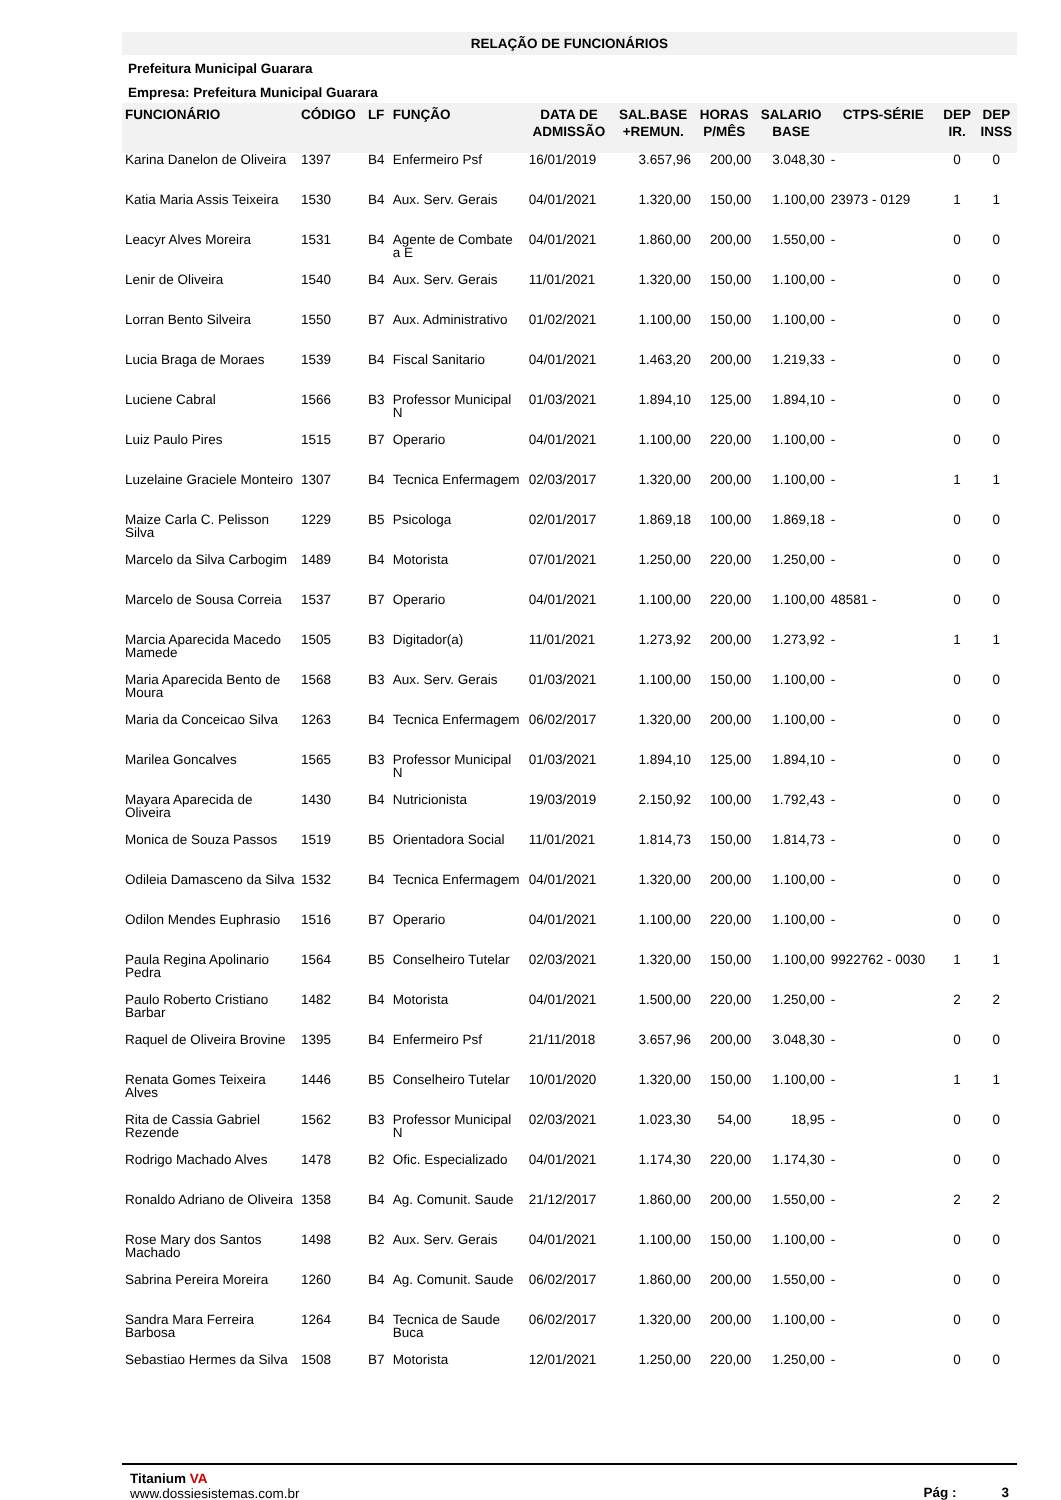RELAÇÃO DE FUNCIONÁRIOS
Prefeitura Municipal Guarara
Empresa: Prefeitura Municipal Guarara
| FUNCIONÁRIO | CÓDIGO | LF | FUNÇÃO | DATA DE ADMISSÃO | SAL.BASE +REMUN. | HORAS P/MÊS | SALARIO BASE | CTPS-SÉRIE | DEP IR. | DEP INSS |
| --- | --- | --- | --- | --- | --- | --- | --- | --- | --- | --- |
| Karina Danelon de Oliveira | 1397 | B4 | Enfermeiro Psf | 16/01/2019 | 3.657,96 | 200,00 | 3.048,30 | - | 0 | 0 |
| Katia Maria Assis Teixeira | 1530 | B4 | Aux. Serv. Gerais | 04/01/2021 | 1.320,00 | 150,00 | 1.100,00 | 23973 - 0129 | 1 | 1 |
| Leacyr Alves Moreira | 1531 | B4 | Agente de Combate a E | 04/01/2021 | 1.860,00 | 200,00 | 1.550,00 | - | 0 | 0 |
| Lenir de Oliveira | 1540 | B4 | Aux. Serv. Gerais | 11/01/2021 | 1.320,00 | 150,00 | 1.100,00 | - | 0 | 0 |
| Lorran Bento Silveira | 1550 | B7 | Aux. Administrativo | 01/02/2021 | 1.100,00 | 150,00 | 1.100,00 | - | 0 | 0 |
| Lucia Braga de Moraes | 1539 | B4 | Fiscal Sanitario | 04/01/2021 | 1.463,20 | 200,00 | 1.219,33 | - | 0 | 0 |
| Luciene Cabral | 1566 | B3 | Professor Municipal N | 01/03/2021 | 1.894,10 | 125,00 | 1.894,10 | - | 0 | 0 |
| Luiz Paulo Pires | 1515 | B7 | Operario | 04/01/2021 | 1.100,00 | 220,00 | 1.100,00 | - | 0 | 0 |
| Luzelaine Graciele Monteiro | 1307 | B4 | Tecnica Enfermagem | 02/03/2017 | 1.320,00 | 200,00 | 1.100,00 | - | 1 | 1 |
| Maize Carla C. Pelisson Silva | 1229 | B5 | Psicologa | 02/01/2017 | 1.869,18 | 100,00 | 1.869,18 | - | 0 | 0 |
| Marcelo da Silva Carbogim | 1489 | B4 | Motorista | 07/01/2021 | 1.250,00 | 220,00 | 1.250,00 | - | 0 | 0 |
| Marcelo de Sousa Correia | 1537 | B7 | Operario | 04/01/2021 | 1.100,00 | 220,00 | 1.100,00 | 48581 - | 0 | 0 |
| Marcia Aparecida Macedo Mamede | 1505 | B3 | Digitador(a) | 11/01/2021 | 1.273,92 | 200,00 | 1.273,92 | - | 1 | 1 |
| Maria Aparecida Bento de Moura | 1568 | B3 | Aux. Serv. Gerais | 01/03/2021 | 1.100,00 | 150,00 | 1.100,00 | - | 0 | 0 |
| Maria da Conceicao Silva | 1263 | B4 | Tecnica Enfermagem | 06/02/2017 | 1.320,00 | 200,00 | 1.100,00 | - | 0 | 0 |
| Marilea Goncalves | 1565 | B3 | Professor Municipal N | 01/03/2021 | 1.894,10 | 125,00 | 1.894,10 | - | 0 | 0 |
| Mayara Aparecida de Oliveira | 1430 | B4 | Nutricionista | 19/03/2019 | 2.150,92 | 100,00 | 1.792,43 | - | 0 | 0 |
| Monica de Souza Passos | 1519 | B5 | Orientadora Social | 11/01/2021 | 1.814,73 | 150,00 | 1.814,73 | - | 0 | 0 |
| Odileia Damasceno da Silva | 1532 | B4 | Tecnica Enfermagem | 04/01/2021 | 1.320,00 | 200,00 | 1.100,00 | - | 0 | 0 |
| Odilon Mendes Euphrasio | 1516 | B7 | Operario | 04/01/2021 | 1.100,00 | 220,00 | 1.100,00 | - | 0 | 0 |
| Paula Regina Apolinario Pedra | 1564 | B5 | Conselheiro Tutelar | 02/03/2021 | 1.320,00 | 150,00 | 1.100,00 | 9922762 - 0030 | 1 | 1 |
| Paulo Roberto Cristiano Barbar | 1482 | B4 | Motorista | 04/01/2021 | 1.500,00 | 220,00 | 1.250,00 | - | 2 | 2 |
| Raquel de Oliveira Brovine | 1395 | B4 | Enfermeiro Psf | 21/11/2018 | 3.657,96 | 200,00 | 3.048,30 | - | 0 | 0 |
| Renata Gomes Teixeira Alves | 1446 | B5 | Conselheiro Tutelar | 10/01/2020 | 1.320,00 | 150,00 | 1.100,00 | - | 1 | 1 |
| Rita de Cassia Gabriel Rezende | 1562 | B3 | Professor Municipal N | 02/03/2021 | 1.023,30 | 54,00 | 18,95 | - | 0 | 0 |
| Rodrigo Machado Alves | 1478 | B2 | Ofic. Especializado | 04/01/2021 | 1.174,30 | 220,00 | 1.174,30 | - | 0 | 0 |
| Ronaldo Adriano de Oliveira | 1358 | B4 | Ag. Comunit. Saude | 21/12/2017 | 1.860,00 | 200,00 | 1.550,00 | - | 2 | 2 |
| Rose Mary dos Santos Machado | 1498 | B2 | Aux. Serv. Gerais | 04/01/2021 | 1.100,00 | 150,00 | 1.100,00 | - | 0 | 0 |
| Sabrina Pereira Moreira | 1260 | B4 | Ag. Comunit. Saude | 06/02/2017 | 1.860,00 | 200,00 | 1.550,00 | - | 0 | 0 |
| Sandra Mara Ferreira Barbosa | 1264 | B4 | Tecnica de Saude Buca | 06/02/2017 | 1.320,00 | 200,00 | 1.100,00 | - | 0 | 0 |
| Sebastiao Hermes da Silva | 1508 | B7 | Motorista | 12/01/2021 | 1.250,00 | 220,00 | 1.250,00 | - | 0 | 0 |
Titanium VA
www.dossiesistemas.com.br
Pág : 3